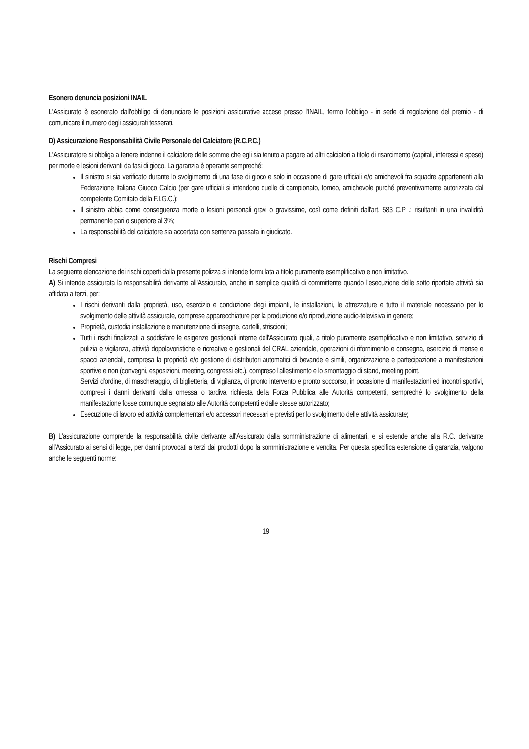Esonero denuncia posizioni INAIL
L'Assicurato è esonerato dall'obbligo di denunciare le posizioni assicurative accese presso l'INAIL, fermo l'obbligo - in sede di regolazione del premio - di comunicare il numero degli assicurati tesserati.
D) Assicurazione Responsabilità Civile Personale del Calciatore (R.C.P.C.)
L'Assicuratore si obbliga a tenere indenne il calciatore delle somme che egli sia tenuto a pagare ad altri calciatori a titolo di risarcimento (capitali, interessi e spese) per morte e lesioni derivanti da fasi di gioco. La garanzia è operante sempreché:
Il sinistro si sia verificato durante lo svolgimento di una fase di gioco e solo in occasione di gare ufficiali e/o amichevoli fra squadre appartenenti alla Federazione Italiana Giuoco Calcio (per gare ufficiali si intendono quelle di campionato, torneo, amichevole purché preventivamente autorizzata dal competente Comitato della F.I.G.C.);
Il sinistro abbia come conseguenza morte o lesioni personali gravi o gravissime, così come definiti dall'art. 583 C.P .; risultanti in una invalidità permanente pari o superiore al 3%;
La responsabilità del calciatore sia accertata con sentenza passata in giudicato.
Rischi Compresi
La seguente elencazione dei rischi coperti dalla presente polizza si intende formulata a titolo puramente esemplificativo e non limitativo.
A) Si intende assicurata la responsabilità derivante all'Assicurato, anche in semplice qualità di committente quando l'esecuzione delle sotto riportate attività sia affidata a terzi, per:
I rischi derivanti dalla proprietà, uso, esercizio e conduzione degli impianti, le installazioni, le attrezzature e tutto il materiale necessario per lo svolgimento delle attività assicurate, comprese apparecchiature per la produzione e/o riproduzione audio-televisiva in genere;
Proprietà, custodia installazione e manutenzione di insegne, cartelli, striscioni;
Tutti i rischi finalizzati a soddisfare le esigenze gestionali interne dell'Assicurato quali, a titolo puramente esemplificativo e non limitativo, servizio di pulizia e vigilanza, attività dopolavoristiche e ricreative e gestionali del CRAL aziendale, operazioni di rifornimento e consegna, esercizio di mense e spacci aziendali, compresa la proprietà e/o gestione di distributori automatici di bevande e simili, organizzazione e partecipazione a manifestazioni sportive e non (convegni, esposizioni, meeting, congressi etc.), compreso l'allestimento e lo smontaggio di stand, meeting point.
Servizi d'ordine, di mascheraggio, di biglietteria, di vigilanza, di pronto intervento e pronto soccorso, in occasione di manifestazioni ed incontri sportivi, compresi i danni derivanti dalla omessa o tardiva richiesta della Forza Pubblica alle Autorità competenti, sempreché lo svolgimento della manifestazione fosse comunque segnalato alle Autorità competenti e dalle stesse autorizzato;
Esecuzione di lavoro ed attività complementari e/o accessori necessari e previsti per lo svolgimento delle attività assicurate;
B) L'assicurazione comprende la responsabilità civile derivante all'Assicurato dalla somministrazione di alimentari, e si estende anche alla R.C. derivante all'Assicurato ai sensi di legge, per danni provocati a terzi dai prodotti dopo la somministrazione e vendita. Per questa specifica estensione di garanzia, valgono anche le seguenti norme:
19